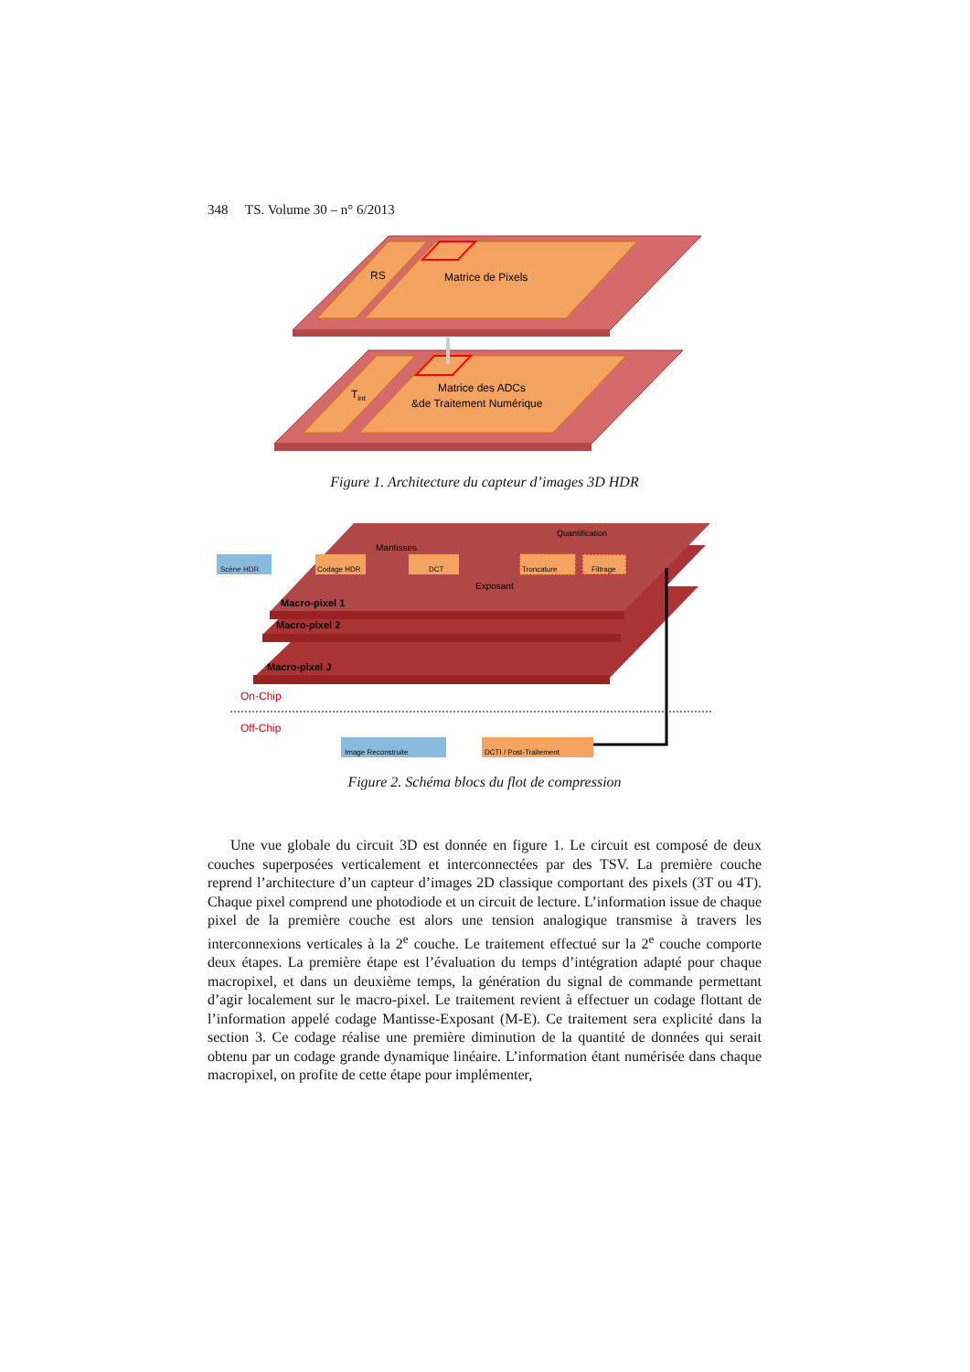348 TS. Volume 30 – n° 6/2013
RS
Matrice de Pixels
Tint
Matrice des ADCs
&de Traitement Numérique
Figure 1. Architecture du capteur d’images 3D HDR
Scène HDR
Codage HDR
Mantisses
DCT
Quantification
Troncature
Filtrage
Exposant
Macro-pixel 1
Macro-pixel 2
Macro-pixel J
On-Chip
Off-Chip
Image Reconstruite
DCTI / Post-Traitement
Figure 2. Schéma blocs du flot de compression
Une vue globale du circuit 3D est donnée en figure 1. Le circuit est composé de deux couches superposées verticalement et interconnectées par des TSV. La première couche reprend l’architecture d’un capteur d’images 2D classique comportant des pixels (3T ou 4T). Chaque pixel comprend une photodiode et un circuit de lecture. L’information issue de chaque pixel de la première couche est alors une tension analogique transmise à travers les interconnexions verticales à la 2<sup>e</sup> couche. Le traitement effectué sur la 2<sup>e</sup> couche comporte deux étapes. La première étape est l’évaluation du temps d’intégration adapté pour chaque macropixel, et dans un deuxième temps, la génération du signal de commande permettant d’agir localement sur le macro-pixel. Le traitement revient à effectuer un codage flottant de l’information appelé codage Mantisse-Exposant (M-E). Ce traitement sera explicité dans la section 3. Ce codage réalise une première diminution de la quantité de données qui serait obtenu par un codage grande dynamique linéaire. L’information étant numérisée dans chaque macropixel, on profite de cette étape pour implémenter,